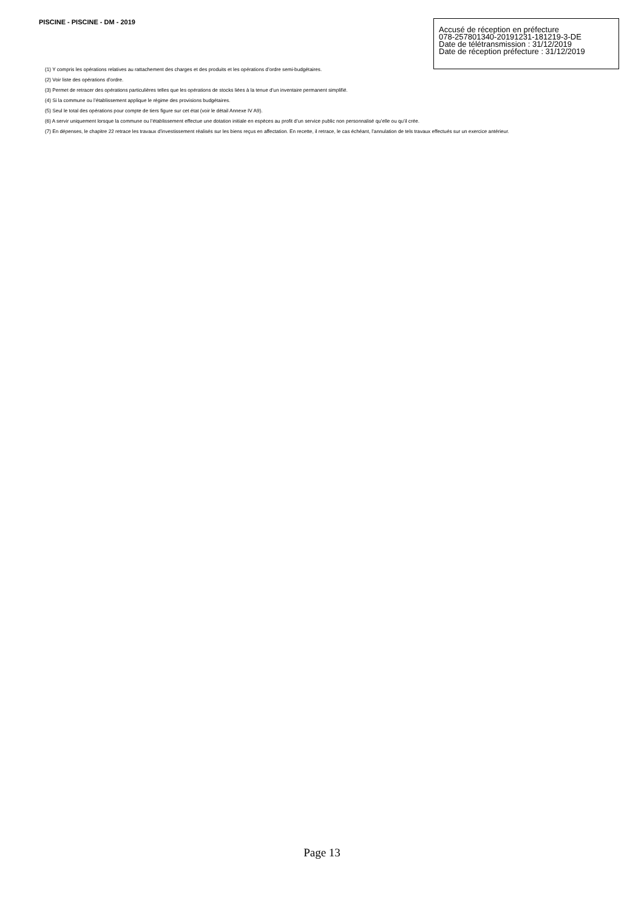PISCINE - PISCINE - DM - 2019
Accusé de réception en préfecture
078-257801340-20191231-181219-3-DE
Date de télétransmission : 31/12/2019
Date de réception préfecture : 31/12/2019
(1) Y compris les opérations relatives au rattachement des charges et des produits et les opérations d’ordre semi-budgétaires.
(2) Voir liste des opérations d’ordre.
(3) Permet de retracer des opérations particulières telles que les opérations de stocks liées à la tenue d’un inventaire permanent simplifié.
(4) Si la commune ou l’établissement applique le régime des provisions budgétaires.
(5) Seul le total des opérations pour compte de tiers figure sur cet état (voir le détail Annexe IV A9).
(6) A servir uniquement lorsque la commune ou l’établissement effectue une dotation initiale en espèces au profit d’un service public non personnalisé qu’elle ou qu’il crée.
(7) En dépenses, le chapitre 22 retrace les travaux d’investissement réalisés sur les biens reçus en affectation. En recette, il retrace, le cas échéant, l’annulation de tels travaux effectués sur un exercice antérieur.
Page 13